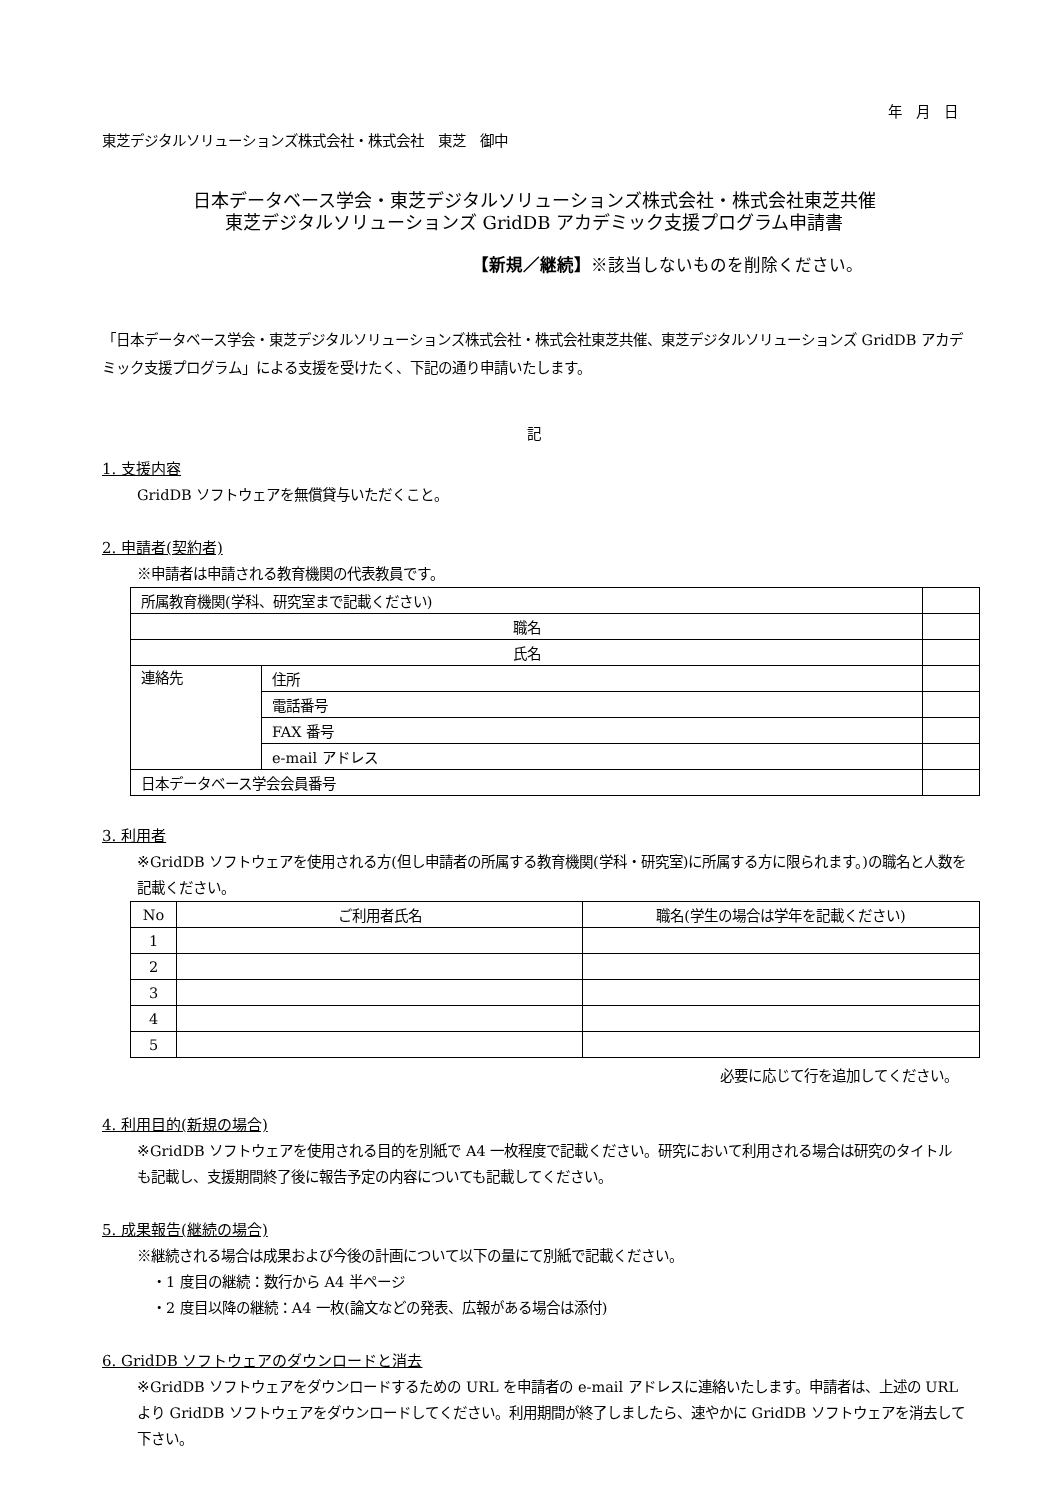年　月　日
東芝デジタルソリューションズ株式会社・株式会社　東芝　御中
日本データベース学会・東芝デジタルソリューションズ株式会社・株式会社東芝共催
東芝デジタルソリューションズ GridDB アカデミック支援プログラム申請書
【新規／継続】※該当しないものを削除ください。
「日本データベース学会・東芝デジタルソリューションズ株式会社・株式会社東芝共催、東芝デジタルソリューションズ GridDB アカデミック支援プログラム」による支援を受けたく、下記の通り申請いたします。
記
1. 支援内容
GridDB ソフトウェアを無償貸与いただくこと。
2. 申請者(契約者)
※申請者は申請される教育機関の代表教員です。
| 所属教育機関(学科、研究室まで記載ください) | | |
| 職名 | | |
| 氏名 | | |
| 連絡先 | 住所 | |
| | 電話番号 | |
| | FAX 番号 | |
| | e-mail アドレス | |
| 日本データベース学会会員番号 | | |
3. 利用者
※GridDB ソフトウェアを使用される方(但し申請者の所属する教育機関(学科・研究室)に所属する方に限られます。)の職名と人数を記載ください。
| No | ご利用者氏名 | 職名(学生の場合は学年を記載ください) |
| --- | --- | --- |
| 1 | | |
| 2 | | |
| 3 | | |
| 4 | | |
| 5 | | |
必要に応じて行を追加してください。
4. 利用目的(新規の場合)
※GridDB ソフトウェアを使用される目的を別紙で A4 一枚程度で記載ください。研究において利用される場合は研究のタイトルも記載し、支援期間終了後に報告予定の内容についても記載してください。
5. 成果報告(継続の場合)
※継続される場合は成果および今後の計画について以下の量にて別紙で記載ください。
・1 度目の継続：数行から A4 半ページ
・2 度目以降の継続：A4 一枚(論文などの発表、広報がある場合は添付)
6. GridDB ソフトウェアのダウンロードと消去
※GridDB ソフトウェアをダウンロードするための URL を申請者の e-mail アドレスに連絡いたします。申請者は、上述の URL より GridDB ソフトウェアをダウンロードしてください。利用期間が終了しましたら、速やかに GridDB ソフトウェアを消去して下さい。